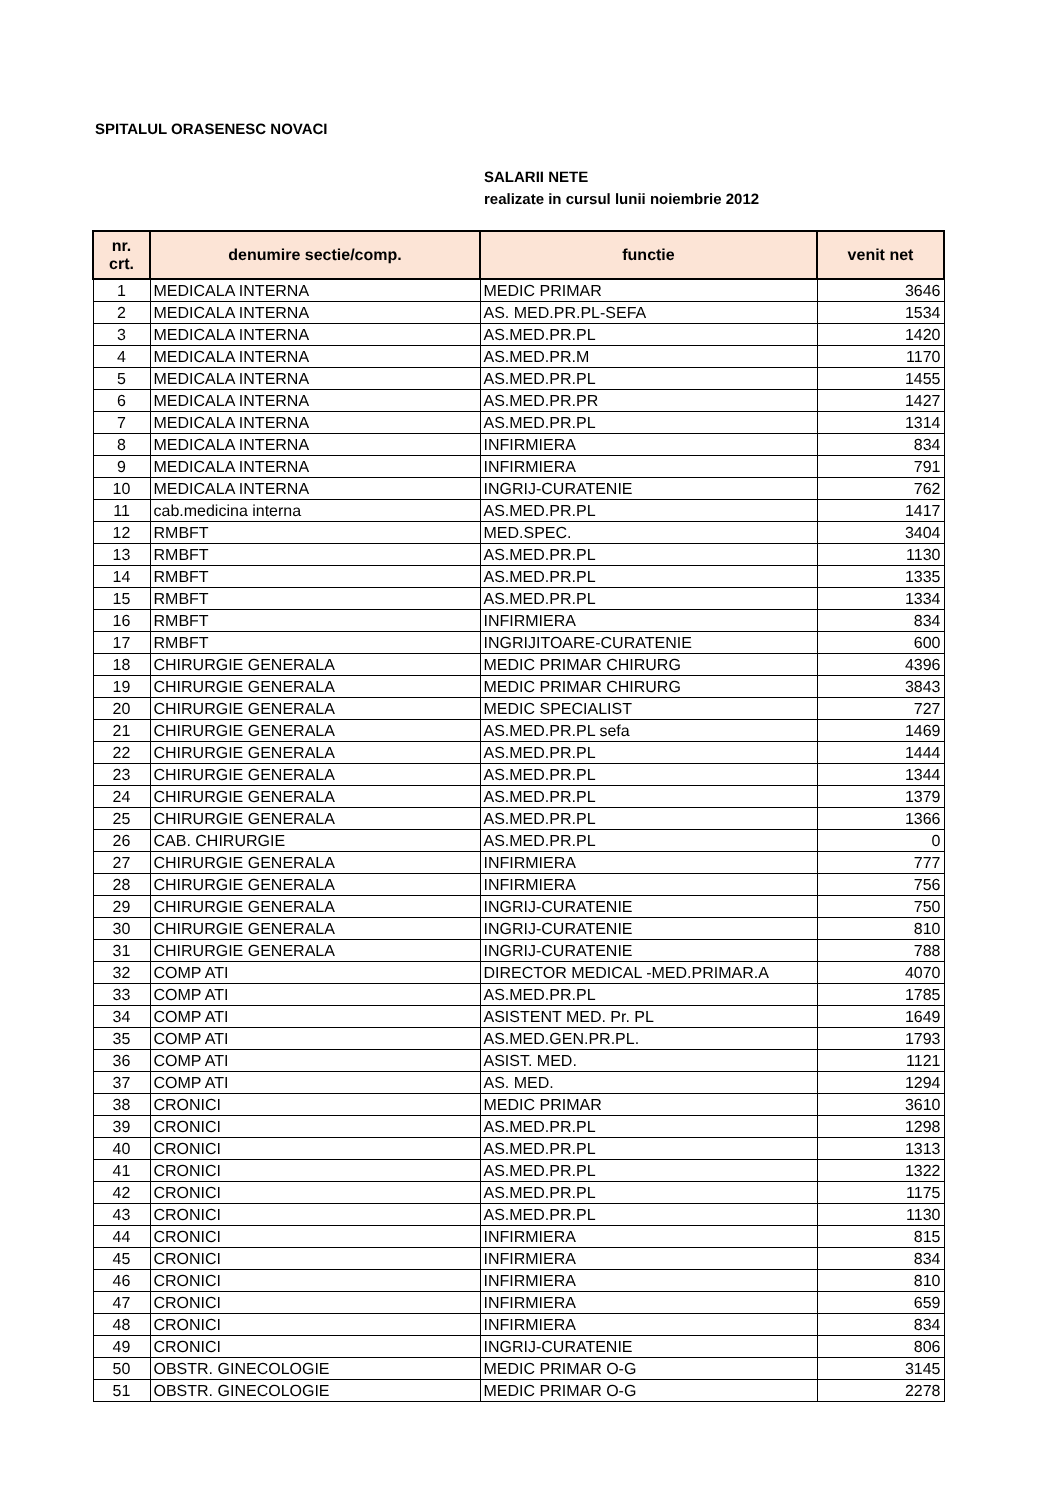SPITALUL ORASENESC NOVACI
SALARII NETE
realizate in cursul lunii noiembrie 2012
| nr. crt. | denumire sectie/comp. | functie | venit net |
| --- | --- | --- | --- |
| 1 | MEDICALA INTERNA | MEDIC PRIMAR | 3646 |
| 2 | MEDICALA INTERNA | AS. MED.PR.PL-SEFA | 1534 |
| 3 | MEDICALA INTERNA | AS.MED.PR.PL | 1420 |
| 4 | MEDICALA INTERNA | AS.MED.PR.M | 1170 |
| 5 | MEDICALA INTERNA | AS.MED.PR.PL | 1455 |
| 6 | MEDICALA INTERNA | AS.MED.PR.PR | 1427 |
| 7 | MEDICALA INTERNA | AS.MED.PR.PL | 1314 |
| 8 | MEDICALA INTERNA | INFIRMIERA | 834 |
| 9 | MEDICALA INTERNA | INFIRMIERA | 791 |
| 10 | MEDICALA INTERNA | INGRIJ-CURATENIE | 762 |
| 11 | cab.medicina interna | AS.MED.PR.PL | 1417 |
| 12 | RMBFT | MED.SPEC. | 3404 |
| 13 | RMBFT | AS.MED.PR.PL | 1130 |
| 14 | RMBFT | AS.MED.PR.PL | 1335 |
| 15 | RMBFT | AS.MED.PR.PL | 1334 |
| 16 | RMBFT | INFIRMIERA | 834 |
| 17 | RMBFT | INGRIJITOARE-CURATENIE | 600 |
| 18 | CHIRURGIE GENERALA | MEDIC PRIMAR CHIRURG | 4396 |
| 19 | CHIRURGIE GENERALA | MEDIC PRIMAR CHIRURG | 3843 |
| 20 | CHIRURGIE GENERALA | MEDIC SPECIALIST | 727 |
| 21 | CHIRURGIE GENERALA | AS.MED.PR.PL sefa | 1469 |
| 22 | CHIRURGIE GENERALA | AS.MED.PR.PL | 1444 |
| 23 | CHIRURGIE GENERALA | AS.MED.PR.PL | 1344 |
| 24 | CHIRURGIE GENERALA | AS.MED.PR.PL | 1379 |
| 25 | CHIRURGIE GENERALA | AS.MED.PR.PL | 1366 |
| 26 | CAB. CHIRURGIE | AS.MED.PR.PL | 0 |
| 27 | CHIRURGIE GENERALA | INFIRMIERA | 777 |
| 28 | CHIRURGIE GENERALA | INFIRMIERA | 756 |
| 29 | CHIRURGIE GENERALA | INGRIJ-CURATENIE | 750 |
| 30 | CHIRURGIE GENERALA | INGRIJ-CURATENIE | 810 |
| 31 | CHIRURGIE GENERALA | INGRIJ-CURATENIE | 788 |
| 32 | COMP ATI | DIRECTOR MEDICAL -MED.PRIMAR.A | 4070 |
| 33 | COMP ATI | AS.MED.PR.PL | 1785 |
| 34 | COMP ATI | ASISTENT MED. Pr. PL | 1649 |
| 35 | COMP ATI | AS.MED.GEN.PR.PL. | 1793 |
| 36 | COMP ATI | ASIST. MED. | 1121 |
| 37 | COMP ATI | AS. MED. | 1294 |
| 38 | CRONICI | MEDIC PRIMAR | 3610 |
| 39 | CRONICI | AS.MED.PR.PL | 1298 |
| 40 | CRONICI | AS.MED.PR.PL | 1313 |
| 41 | CRONICI | AS.MED.PR.PL | 1322 |
| 42 | CRONICI | AS.MED.PR.PL | 1175 |
| 43 | CRONICI | AS.MED.PR.PL | 1130 |
| 44 | CRONICI | INFIRMIERA | 815 |
| 45 | CRONICI | INFIRMIERA | 834 |
| 46 | CRONICI | INFIRMIERA | 810 |
| 47 | CRONICI | INFIRMIERA | 659 |
| 48 | CRONICI | INFIRMIERA | 834 |
| 49 | CRONICI | INGRIJ-CURATENIE | 806 |
| 50 | OBSTR. GINECOLOGIE | MEDIC PRIMAR O-G | 3145 |
| 51 | OBSTR. GINECOLOGIE | MEDIC PRIMAR O-G | 2278 |